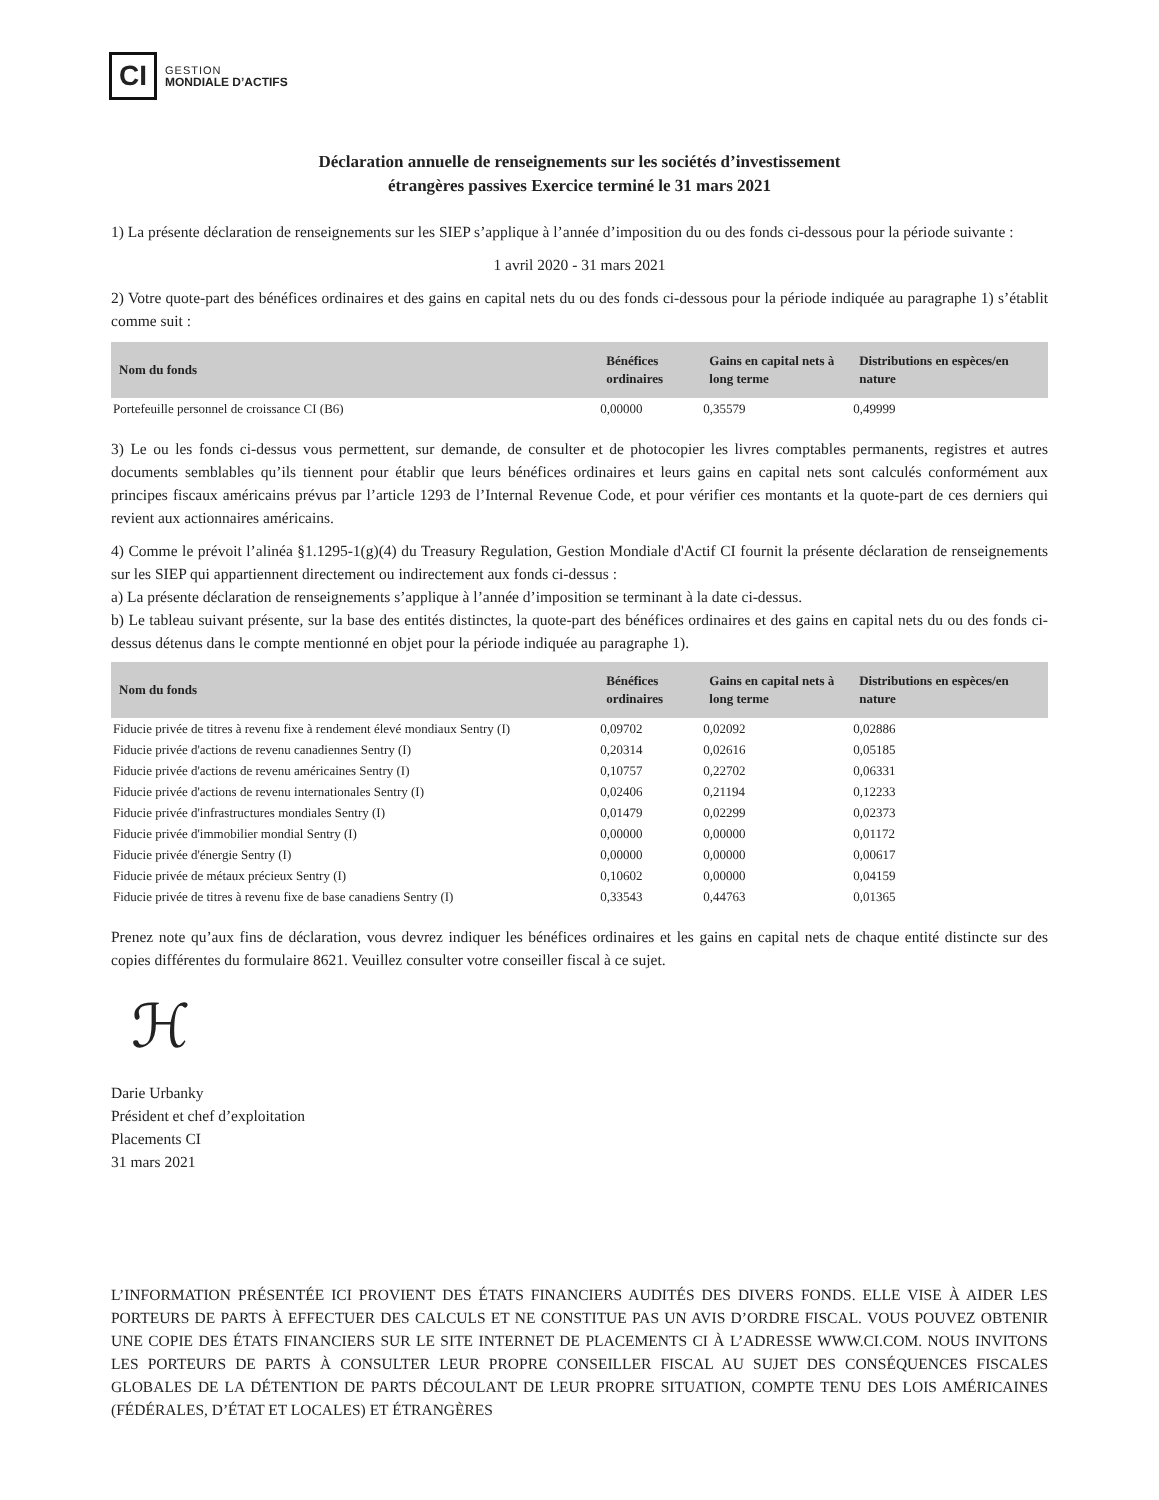CI
GESTION
MONDIALE D’ACTIFS
Déclaration annuelle de renseignements sur les sociétés d’investissement
étrangères passives Exercice terminé le 31 mars 2021
1) La présente déclaration de renseignements sur les SIEP s’applique à l’année d’imposition du ou des fonds ci-dessous pour la période suivante :
1 avril 2020 - 31 mars 2021
2) Votre quote-part des bénéfices ordinaires et des gains en capital nets du ou des fonds ci-dessous pour la période indiquée au paragraphe 1) s’établit comme suit :
| Nom du fonds | Bénéfices ordinaires | Gains en capital nets à long terme | Distributions en espèces/en nature |
| --- | --- | --- | --- |
| Portefeuille personnel de croissance CI (B6) | 0,00000 | 0,35579 | 0,49999 |
3) Le ou les fonds ci-dessus vous permettent, sur demande, de consulter et de photocopier les livres comptables permanents, registres et autres documents semblables qu’ils tiennent pour établir que leurs bénéfices ordinaires et leurs gains en capital nets sont calculés conformément aux principes fiscaux américains prévus par l’article 1293 de l’Internal Revenue Code, et pour vérifier ces montants et la quote-part de ces derniers qui revient aux actionnaires américains.
4) Comme le prévoit l’alinéa §1.1295-1(g)(4) du Treasury Regulation, Gestion Mondiale d'Actif CI fournit la présente déclaration de renseignements sur les SIEP qui appartiennent directement ou indirectement aux fonds ci-dessus :
a) La présente déclaration de renseignements s’applique à l’année d’imposition se terminant à la date ci-dessus.
b) Le tableau suivant présente, sur la base des entités distinctes, la quote-part des bénéfices ordinaires et des gains en capital nets du ou des fonds ci-dessus détenus dans le compte mentionné en objet pour la période indiquée au paragraphe 1).
| Nom du fonds | Bénéfices ordinaires | Gains en capital nets à long terme | Distributions en espèces/en nature |
| --- | --- | --- | --- |
| Fiducie privée de titres à revenu fixe à rendement élevé mondiaux Sentry (I) | 0,09702 | 0,02092 | 0,02886 |
| Fiducie privée d'actions de revenu canadiennes Sentry (I) | 0,20314 | 0,02616 | 0,05185 |
| Fiducie privée d'actions de revenu américaines Sentry (I) | 0,10757 | 0,22702 | 0,06331 |
| Fiducie privée d'actions de revenu internationales Sentry (I) | 0,02406 | 0,21194 | 0,12233 |
| Fiducie privée d'infrastructures mondiales Sentry (I) | 0,01479 | 0,02299 | 0,02373 |
| Fiducie privée d'immobilier mondial Sentry (I) | 0,00000 | 0,00000 | 0,01172 |
| Fiducie privée d'énergie Sentry (I) | 0,00000 | 0,00000 | 0,00617 |
| Fiducie privée de métaux précieux Sentry (I) | 0,10602 | 0,00000 | 0,04159 |
| Fiducie privée de titres à revenu fixe de base canadiens Sentry (I) | 0,33543 | 0,44763 | 0,01365 |
Prenez note qu’aux fins de déclaration, vous devrez indiquer les bénéfices ordinaires et les gains en capital nets de chaque entité distincte sur des copies différentes du formulaire 8621. Veuillez consulter votre conseiller fiscal à ce sujet.
ℋ
Darie Urbanky
Président et chef d’exploitation
Placements CI
31 mars 2021
L’INFORMATION PRÉSENTÉE ICI PROVIENT DES ÉTATS FINANCIERS AUDITÉS DES DIVERS FONDS. ELLE VISE À AIDER LES PORTEURS DE PARTS À EFFECTUER DES CALCULS ET NE CONSTITUE PAS UN AVIS D’ORDRE FISCAL. VOUS POUVEZ OBTENIR UNE COPIE DES ÉTATS FINANCIERS SUR LE SITE INTERNET DE PLACEMENTS CI À L’ADRESSE WWW.CI.COM. NOUS INVITONS LES PORTEURS DE PARTS À CONSULTER LEUR PROPRE CONSEILLER FISCAL AU SUJET DES CONSÉQUENCES FISCALES GLOBALES DE LA DÉTENTION DE PARTS DÉCOULANT DE LEUR PROPRE SITUATION, COMPTE TENU DES LOIS AMÉRICAINES (FÉDÉRALES, D’ÉTAT ET LOCALES) ET ÉTRANGÈRES